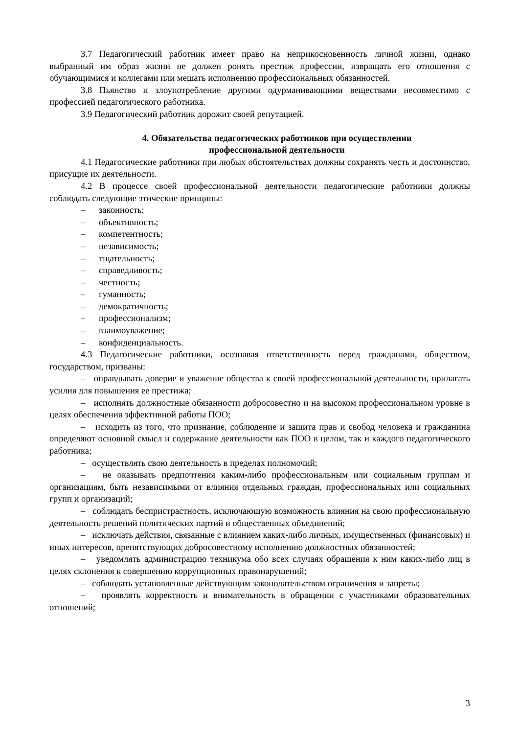3.7 Педагогический работник имеет право на неприкосновенность личной жизни, однако выбранный им образ жизни не должен ронять престиж профессии, извращать его отношения с обучающимися и коллегами или мешать исполнению профессиональных обязанностей.
3.8 Пьянство и злоупотребление другими одурманивающими веществами несовместимо с профессией педагогического работника.
3.9 Педагогический работник дорожит своей репутацией.
4. Обязательства педагогических работников при осуществлении
профессиональной деятельности
4.1 Педагогические работники при любых обстоятельствах должны сохранять честь и достоинство, присущие их деятельности.
4.2 В процессе своей профессиональной деятельности педагогические работники должны соблюдать следующие этические принципы:
– законность;
– объективность;
– компетентность;
– независимость;
– тщательность;
– справедливость;
– честность;
– гуманность;
– демократичность;
– профессионализм;
– взаимоуважение;
– конфиденциальность.
4.3 Педагогические работники, осознавая ответственность перед гражданами, обществом, государством, призваны:
– оправдывать доверие и уважение общества к своей профессиональной деятельности, прилагать усилия для повышения ее престижа;
– исполнять должностные обязанности добросовестно и на высоком профессиональном уровне в целях обеспечения эффективной работы ПОО;
– исходить из того, что признание, соблюдение и защита прав и свобод человека и гражданина определяют основной смысл и содержание деятельности как ПОО в целом, так и каждого педагогического работника;
– осуществлять свою деятельность в пределах полномочий;
– не оказывать предпочтения каким-либо профессиональным или социальным группам и организациям, быть независимыми от влияния отдельных граждан, профессиональных или социальных групп и организаций;
– соблюдать беспристрастность, исключающую возможность влияния на свою профессиональную деятельность решений политических партий и общественных объединений;
– исключать действия, связанные с влиянием каких-либо личных, имущественных (финансовых) и иных интересов, препятствующих добросовестному исполнению должностных обязанностей;
– уведомлять администрацию техникума обо всех случаях обращения к ним каких-либо лиц в целях склонения к совершению коррупционных правонарушений;
– соблюдать установленные действующим законодательством ограничения и запреты;
– проявлять корректность и внимательность в обращении с участниками образовательных отношений;
3